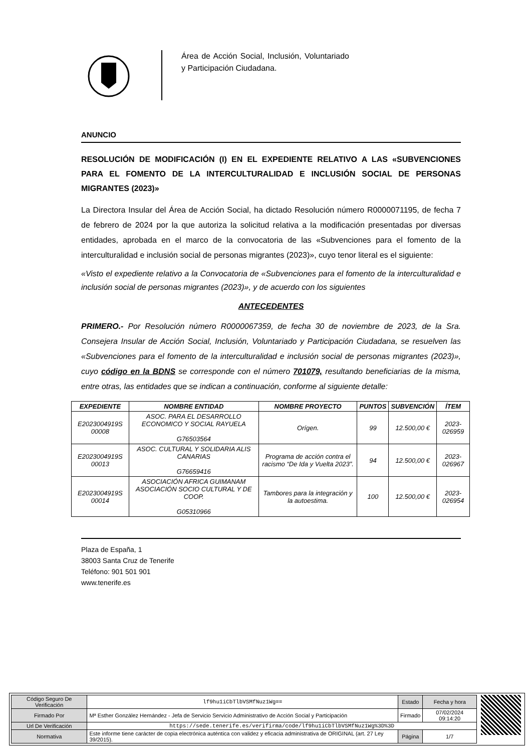Área de Acción Social, Inclusión, Voluntariado y Participación Ciudadana.
ANUNCIO
RESOLUCIÓN DE MODIFICACIÓN (I) EN EL EXPEDIENTE RELATIVO A LAS «SUBVENCIONES PARA EL FOMENTO DE LA INTERCULTURALIDAD E INCLUSIÓN SOCIAL DE PERSONAS MIGRANTES (2023)»
La Directora Insular del Área de Acción Social, ha dictado Resolución número R0000071195, de fecha 7 de febrero de 2024 por la que autoriza la solicitud relativa a la modificación presentadas por diversas entidades, aprobada en el marco de la convocatoria de las «Subvenciones para el fomento de la interculturalidad e inclusión social de personas migrantes (2023)», cuyo tenor literal es el siguiente:
«Visto el expediente relativo a la Convocatoria de «Subvenciones para el fomento de la interculturalidad e inclusión social de personas migrantes (2023)», y de acuerdo con los siguientes
ANTECEDENTES
PRIMERO.- Por Resolución número R0000067359, de fecha 30 de noviembre de 2023, de la Sra. Consejera Insular de Acción Social, Inclusión, Voluntariado y Participación Ciudadana, se resuelven las «Subvenciones para el fomento de la interculturalidad e inclusión social de personas migrantes (2023)», cuyo código en la BDNS se corresponde con el número 701079, resultando beneficiarias de la misma, entre otras, las entidades que se indican a continuación, conforme al siguiente detalle:
| EXPEDIENTE | NOMBRE ENTIDAD | NOMBRE PROYECTO | PUNTOS | SUBVENCIÓN | ÍTEM |
| --- | --- | --- | --- | --- | --- |
| E2023004919S 00008 | ASOC. PARA EL DESARROLLO ECONOMICO Y SOCIAL RAYUELA G76503564 | Orígen. | 99 | 12.500,00 € | 2023-026959 |
| E2023004919S 00013 | ASOC. CULTURAL Y SOLIDARIA ALIS CANARIAS G76659416 | Programa de acción contra el racismo “De Ida y Vuelta 2023”. | 94 | 12.500,00 € | 2023-026967 |
| E2023004919S 00014 | ASOCIACIÓN AFRICA GUIMANAM ASOCIACIÓN SOCIO CULTURAL Y DE COOP. G05310966 | Tambores para la integración y la autoestima. | 100 | 12.500,00 € | 2023-026954 |
Plaza de España, 1
38003 Santa Cruz de Tenerife
Teléfono: 901 501 901
www.tenerife.es
| Código Seguro De Verificación | lf9hu1iCbTlbVSMfNuz1Wg== | Estado | Fecha y hora |
| Firmado Por | Mª Esther González Hernández - Jefa de Servicio Servicio Administrativo de Acción Social y Participación | Firmado | 07/02/2024 09:14:20 |
| Url De Verificación | https://sede.tenerife.es/verifirma/code/lf9hu1iCbTlbVSMfNuz1Wg%3D%3D | | |
| Normativa | Este informe tiene carácter de copia electrónica auténtica con validez y eficacia administrativa de ORIGINAL (art. 27 Ley 39/2015). | Página | 1/7 |